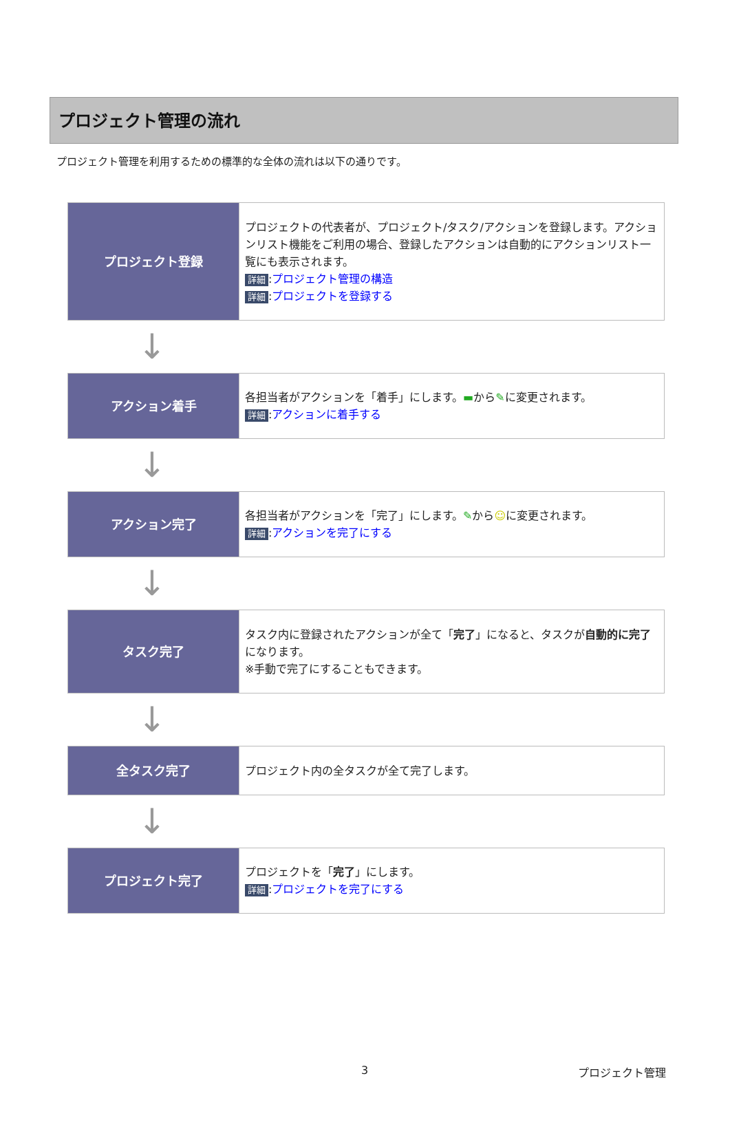プロジェクト管理の流れ
プロジェクト管理を利用するための標準的な全体の流れは以下の通りです。
| プロジェクト登録 | プロジェクトの代表者が、プロジェクト/タスク/アクションを登録します。アクションリスト機能をご利用の場合、登録したアクションは自動的にアクションリスト一覧にも表示されます。 詳細 : プロジェクト管理の構造 詳細 : プロジェクトを登録する |
↓
| アクション着手 | 各担当者がアクションを「着手」にします。 ▬ から ✎ に変更されます。 詳細 : アクションに着手する |
↓
| アクション完了 | 各担当者がアクションを「完了」にします。 ✎ から ☺ に変更されます。 詳細 : アクションを完了にする |
↓
| タスク完了 | タスク内に登録されたアクションが全て「 完了 」になると、タスクが 自動的に完了 になります。 ※手動で完了にすることもできます。 |
↓
| 全タスク完了 | プロジェクト内の全タスクが全て完了します。 |
↓
| プロジェクト完了 | プロジェクトを「 完了 」にします。 詳細 : プロジェクトを完了にする |
3 プロジェクト管理